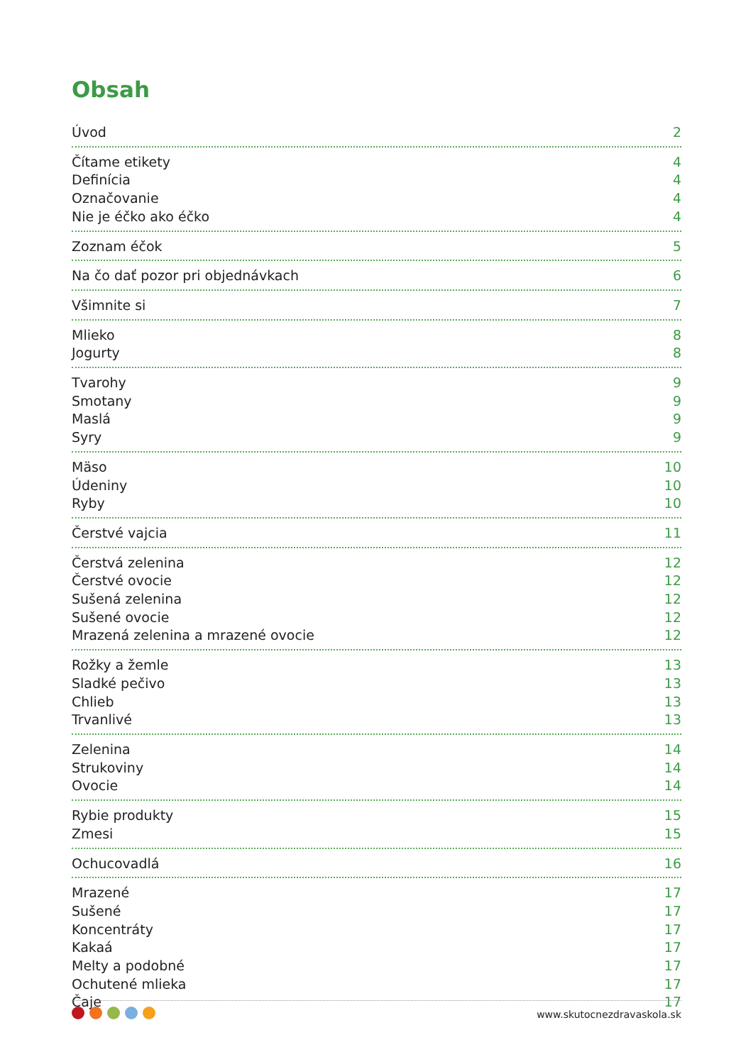Obsah
Úvod 2
Čítame etikety 4
Definícia 4
Označovanie 4
Nie je éčko ako éčko 4
Zoznam éčok 5
Na čo dať pozor pri objednávkach 6
Všimnite si 7
Mlieko 8
Jogurty 8
Tvarohy 9
Smotany 9
Maslá 9
Syry 9
Mäso 10
Údeniny 10
Ryby 10
Čerstvé vajcia 11
Čerstvá zelenina 12
Čerstvé ovocie 12
Sušená zelenina 12
Sušené ovocie 12
Mrazená zelenina a mrazené ovocie 12
Rožky a žemle 13
Sladké pečivo 13
Chlieb 13
Trvanlivé 13
Zelenina 14
Strukoviny 14
Ovocie 14
Rybie produkty 15
Zmesi 15
Ochucovadlá 16
Mrazené 17
Sušené 17
Koncentráty 17
Kakaá 17
Melty a podobné 17
Ochutené mlieka 17
Čaje 17
www.skutocnezdravaskola.sk